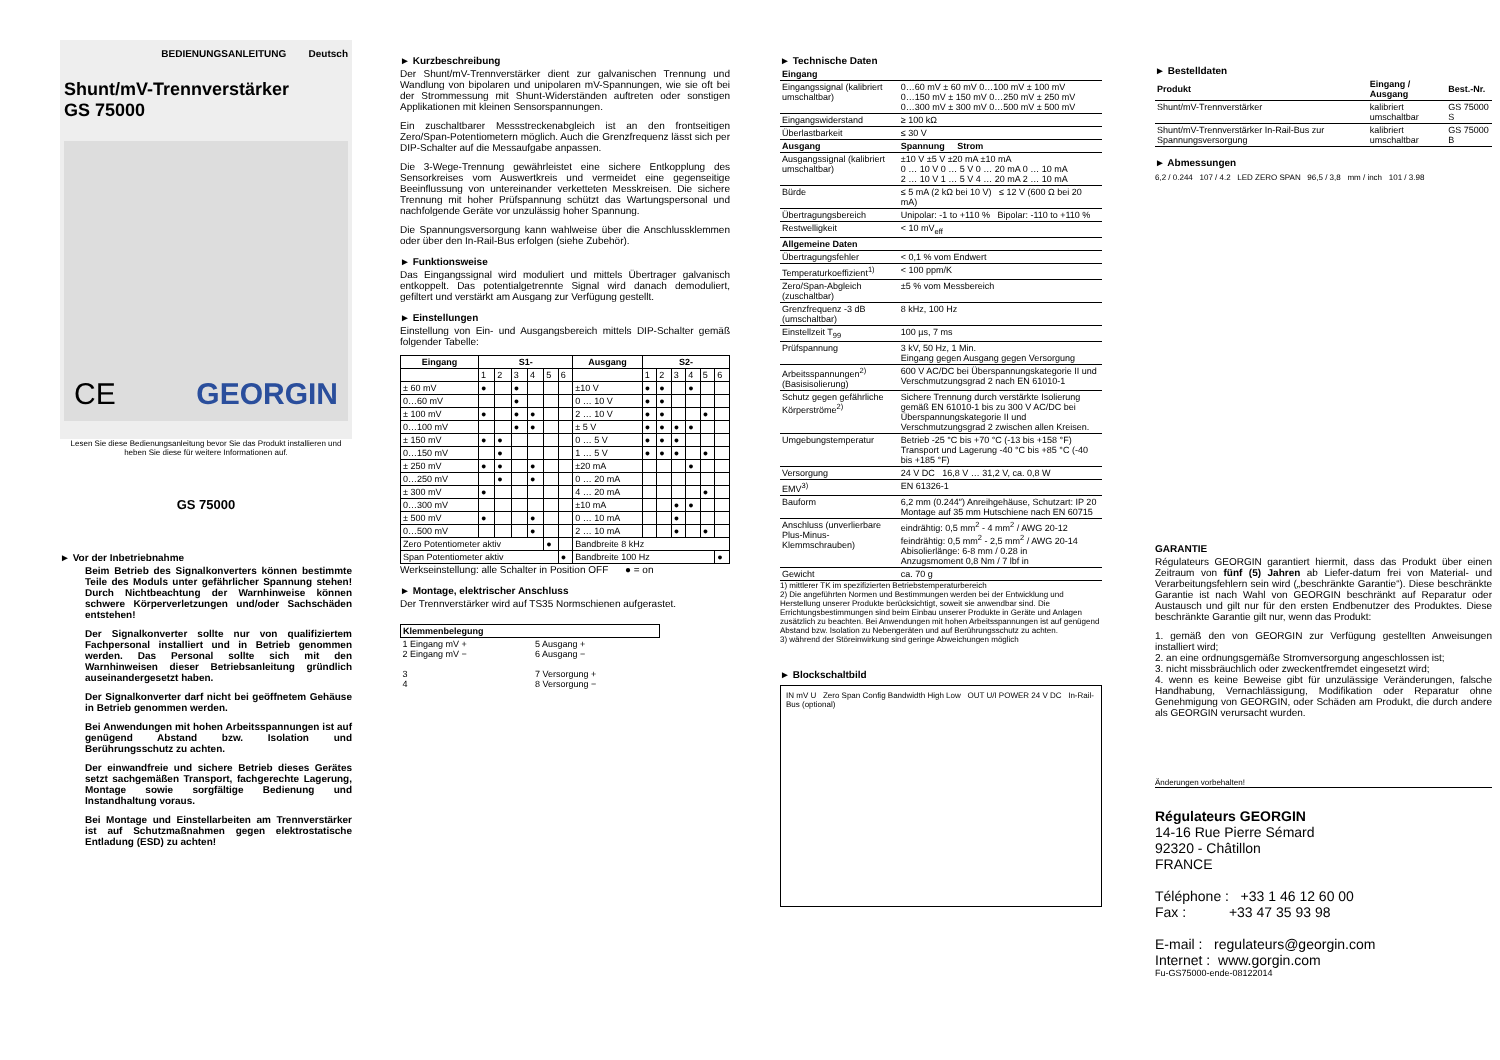BEDIENUNGSANLEITUNG Deutsch
Shunt/mV-Trennverstärker
GS 75000
CE GEORGIN
Lesen Sie diese Bedienungsanleitung bevor Sie das Produkt installieren und heben Sie diese für weitere Informationen auf.
GS 75000
► Vor der Inbetriebnahme
Beim Betrieb des Signalkonverters können bestimmte Teile des Moduls unter gefährlicher Spannung stehen! Durch Nichtbeachtung der Warnhinweise können schwere Körperverletzungen und/oder Sachschäden entstehen!
Der Signalkonverter sollte nur von qualifiziertem Fachpersonal installiert und in Betrieb genommen werden. Das Personal sollte sich mit den Warnhinweisen dieser Betriebsanleitung gründlich auseinandergesetzt haben.
Der Signalkonverter darf nicht bei geöffnetem Gehäuse in Betrieb genommen werden.
Bei Anwendungen mit hohen Arbeitsspannungen ist auf genügend Abstand bzw. Isolation und Berührungsschutz zu achten.
Der einwandfreie und sichere Betrieb dieses Gerätes setzt sachgemäßen Transport, fachgerechte Lagerung, Montage sowie sorgfältige Bedienung und Instandhaltung voraus.
Bei Montage und Einstellarbeiten am Trennverstärker ist auf Schutzmaßnahmen gegen elektrostatische Entladung (ESD) zu achten!
► Kurzbeschreibung
Der Shunt/mV-Trennverstärker dient zur galvanischen Trennung und Wandlung von bipolaren und unipolaren mV-Spannungen, wie sie oft bei der Strommessung mit Shunt-Widerständen auftreten oder sonstigen Applikationen mit kleinen Sensorspannungen.
Ein zuschaltbarer Messstreckenabgleich ist an den frontseitigen Zero/Span-Potentiometern möglich. Auch die Grenzfrequenz lässt sich per DIP-Schalter auf die Messaufgabe anpassen.
Die 3-Wege-Trennung gewährleistet eine sichere Entkopplung des Sensorkreises vom Auswertkreis und vermeidet eine gegenseitige Beeinflussung von untereinander verketteten Messkreisen. Die sichere Trennung mit hoher Prüfspannung schützt das Wartungspersonal und nachfolgende Geräte vor unzulässig hoher Spannung.
Die Spannungsversorgung kann wahlweise über die Anschlussklemmen oder über den In-Rail-Bus erfolgen (siehe Zubehör).
► Funktionsweise
Das Eingangssignal wird moduliert und mittels Übertrager galvanisch entkoppelt. Das potentialgetrennte Signal wird danach demoduliert, gefiltert und verstärkt am Ausgang zur Verfügung gestellt.
► Einstellungen
Einstellung von Ein- und Ausgangsbereich mittels DIP-Schalter gemäß folgender Tabelle:
| Eingang | S1- | | | | | | Ausgang | S2- | | | | | |
| --- | --- | --- | --- | --- | --- | --- | --- | --- | --- | --- | --- | --- | --- |
| | 1 | 2 | 3 | 4 | 5 | 6 | | 1 | 2 | 3 | 4 | 5 | 6 |
| ± 60 mV | ● | | ● | | | | ±10 V | ● | ● | | ● | | |
| 0…60 mV | | | ● | | | | 0 … 10 V | ● | ● | | | | |
| ± 100 mV | ● | | ● | ● | | | 2 … 10 V | ● | ● | | | ● | |
| 0…100 mV | | | ● | ● | | | ± 5 V | ● | ● | ● | ● | | |
| ± 150 mV | ● | ● | | | | | 0 … 5 V | ● | ● | ● | | | |
| 0…150 mV | | ● | | | | | 1 … 5 V | ● | ● | ● | | ● | |
| ± 250 mV | ● | ● | | ● | | | ±20 mA | | | | ● | | |
| 0…250 mV | | ● | | ● | | | 0 … 20 mA | | | | | | |
| ± 300 mV | ● | | | | | | 4 … 20 mA | | | | | ● | |
| 0…300 mV | | | | | | | ±10 mA | | | ● | ● | | |
| ± 500 mV | ● | | | ● | | | 0 … 10 mA | | | ● | | | |
| 0…500 mV | | | | ● | | | 2 … 10 mA | | | ● | | ● | |
| Zero Potentiometer aktiv | | | | | ● | | Bandbreite 8 kHz | | | | | | |
| Span Potentiometer aktiv | | | | | | ● | Bandbreite 100 Hz | | | | | | ● |
Werkseinstellung: alle Schalter in Position OFF ● = on
► Montage, elektrischer Anschluss
Der Trennverstärker wird auf TS35 Normschienen aufgerastet.
| Klemmenbelegung | |
| --- | --- |
| 1 Eingang mV + 2 Eingang mV − 3 4 | 5 Ausgang + 6 Ausgang − 7 Versorgung + 8 Versorgung − |
► Technische Daten
| Eingang | |
| Eingangssignal (kalibriert umschaltbar) | 0…60 mV ± 60 mV 0…100 mV ± 100 mV 0…150 mV ± 150 mV 0…250 mV ± 250 mV 0…300 mV ± 300 mV 0…500 mV ± 500 mV |
| Eingangswiderstand | ≥ 100 kΩ |
| Überlastbarkeit | ≤ 30 V |
| Ausgang | Spannung Strom |
| Ausgangssignal (kalibriert umschaltbar) | ±10 V ±5 V ±20 mA ±10 mA 0 … 10 V 0 … 5 V 0 … 20 mA 0 … 10 mA 2 … 10 V 1 … 5 V 4 … 20 mA 2 … 10 mA |
| Bürde | ≤ 5 mA (2 kΩ bei 10 V) ≤ 12 V (600 Ω bei 20 mA) |
| Übertragungsbereich | Unipolar: -1 to +110 % Bipolar: -110 to +110 % |
| Restwelligkeit | < 10 mV<sub>eff</sub> |
| Allgemeine Daten | |
| Übertragungsfehler | < 0,1 % vom Endwert |
| Temperaturkoeffizient<sup>1)</sup> | < 100 ppm/K |
| Zero/Span-Abgleich (zuschaltbar) | ±5 % vom Messbereich |
| Grenzfrequenz -3 dB (umschaltbar) | 8 kHz, 100 Hz |
| Einstellzeit T<sub>99</sub> | 100 µs, 7 ms |
| Prüfspannung | 3 kV, 50 Hz, 1 Min. Eingang gegen Ausgang gegen Versorgung |
| Arbeitsspannungen<sup>2)</sup> (Basisisolierung) | 600 V AC/DC bei Überspannungskategorie II und Verschmutzungsgrad 2 nach EN 61010-1 |
| Schutz gegen gefährliche Körperströme<sup>2)</sup> | Sichere Trennung durch verstärkte Isolierung gemäß EN 61010-1 bis zu 300 V AC/DC bei Überspannungskategorie II und Verschmutzungsgrad 2 zwischen allen Kreisen. |
| Umgebungstemperatur | Betrieb -25 °C bis +70 °C (-13 bis +158 °F) Transport und Lagerung -40 °C bis +85 °C (-40 bis +185 °F) |
| Versorgung | 24 V DC 16,8 V … 31,2 V, ca. 0,8 W |
| EMV<sup>3)</sup> | EN 61326-1 |
| Bauform | 6,2 mm (0.244″) Anreihgehäuse, Schutzart: IP 20 Montage auf 35 mm Hutschiene nach EN 60715 |
| Anschluss (unverlierbare Plus-Minus-Klemmschrauben) | eindrähtig: 0,5 mm<sup>2</sup> - 4 mm<sup>2</sup> / AWG 20-12 feindrähtig: 0,5 mm<sup>2</sup> - 2,5 mm<sup>2</sup> / AWG 20-14 Abisolierlänge: 6-8 mm / 0.28 in Anzugsmoment 0,8 Nm / 7 lbf in |
| Gewicht | ca. 70 g |
1) mittlerer TK im spezifizierten Betriebstemperaturbereich
2) Die angeführten Normen und Bestimmungen werden bei der Entwicklung und Herstellung unserer Produkte berücksichtigt, soweit sie anwendbar sind. Die Errichtungsbestimmungen sind beim Einbau unserer Produkte in Geräte und Anlagen zusätzlich zu beachten. Bei Anwendungen mit hohen Arbeitsspannungen ist auf genügend Abstand bzw. Isolation zu Nebengeräten und auf Berührungsschutz zu achten.
3) während der Störeinwirkung sind geringe Abweichungen möglich
► Blockschaltbild
IN mV U Zero Span Config Bandwidth High Low OUT U/I POWER 24 V DC In-Rail-Bus (optional)
► Bestelldaten
| Produkt | Eingang / Ausgang | Best.-Nr. |
| --- | --- | --- |
| Shunt/mV-Trennverstärker | kalibriert umschaltbar | GS 75000 S |
| Shunt/mV-Trennverstärker In-Rail-Bus zur Spannungsversorgung | kalibriert umschaltbar | GS 75000 B |
► Abmessungen
6,2 / 0.244 107 / 4.2 LED ZERO SPAN 96,5 / 3,8 mm / inch 101 / 3.98
GARANTIE
Régulateurs GEORGIN garantiert hiermit, dass das Produkt über einen Zeitraum von fünf (5) Jahren ab Liefer-datum frei von Material- und Verarbeitungsfehlern sein wird („beschränkte Garantie“). Diese beschränkte Garantie ist nach Wahl von GEORGIN beschränkt auf Reparatur oder Austausch und gilt nur für den ersten Endbenutzer des Produktes. Diese beschränkte Garantie gilt nur, wenn das Produkt:
1. gemäß den von GEORGIN zur Verfügung gestellten Anweisungen installiert wird;
2. an eine ordnungsgemäße Stromversorgung angeschlossen ist;
3. nicht missbräuchlich oder zweckentfremdet eingesetzt wird;
4. wenn es keine Beweise gibt für unzulässige Veränderungen, falsche Handhabung, Vernachlässigung, Modifikation oder Reparatur ohne Genehmigung von GEORGIN, oder Schäden am Produkt, die durch andere als GEORGIN verursacht wurden.
Änderungen vorbehalten!
Régulateurs GEORGIN
14-16 Rue Pierre Sémard
92320 - Châtillon
FRANCE
Téléphone : +33 1 46 12 60 00
Fax : +33 47 35 93 98
E-mail : regulateurs@georgin.com
Internet : www.gorgin.com
Fu-GS75000-ende-08122014